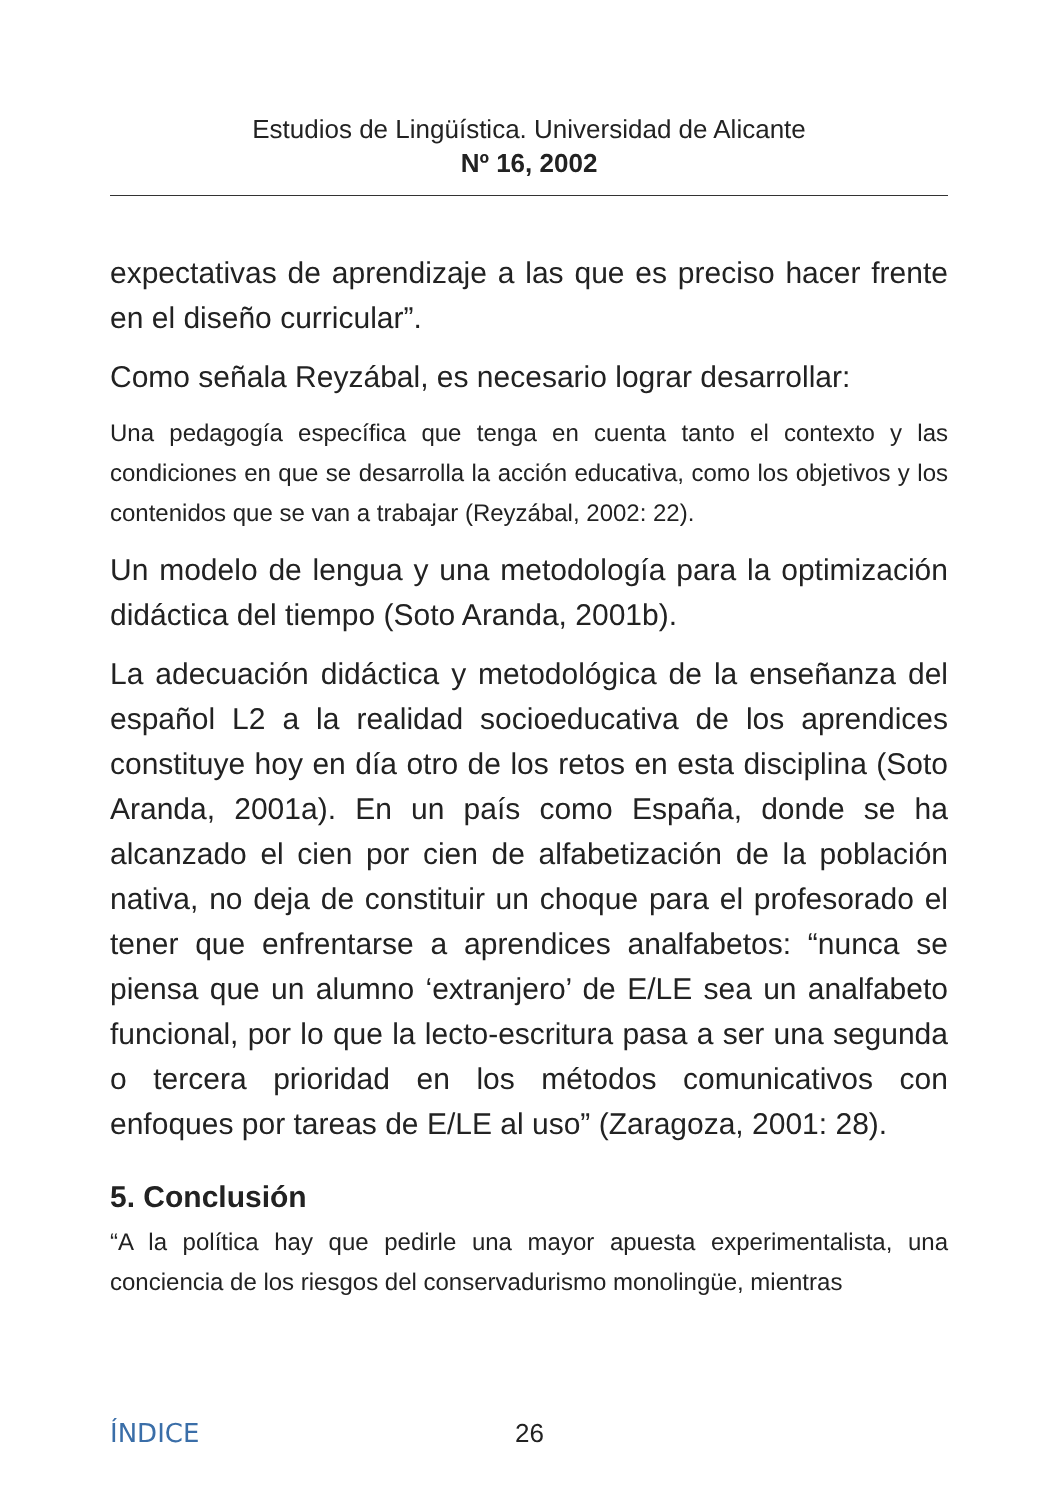Estudios de Lingüística. Universidad de Alicante
Nº 16, 2002
expectativas de aprendizaje a las que es preciso hacer frente en el diseño curricular”.
Como señala Reyzábal, es necesario lograr desarrollar:
Una pedagogía específica que tenga en cuenta tanto el contexto y las condiciones en que se desarrolla la acción educativa, como los objetivos y los contenidos que se van a trabajar (Reyzábal, 2002: 22).
Un modelo de lengua y una metodología para la optimización didáctica del tiempo (Soto Aranda, 2001b).
La adecuación didáctica y metodológica de la enseñanza del español L2 a la realidad socioeducativa de los aprendices constituye hoy en día otro de los retos en esta disciplina (Soto Aranda, 2001a). En un país como España, donde se ha alcanzado el cien por cien de alfabetización de la población nativa, no deja de constituir un choque para el profesorado el tener que enfrentarse a aprendices analfabetos: “nunca se piensa que un alumno ‘extranjero’ de E/LE sea un analfabeto funcional, por lo que la lecto-escritura pasa a ser una segunda o tercera prioridad en los métodos comunicativos con enfoques por tareas de E/LE al uso” (Zaragoza, 2001: 28).
5. Conclusión
“A la política hay que pedirle una mayor apuesta experimentalista, una conciencia de los riesgos del conservadurismo monolingüe, mientras
ÍNDICE 26